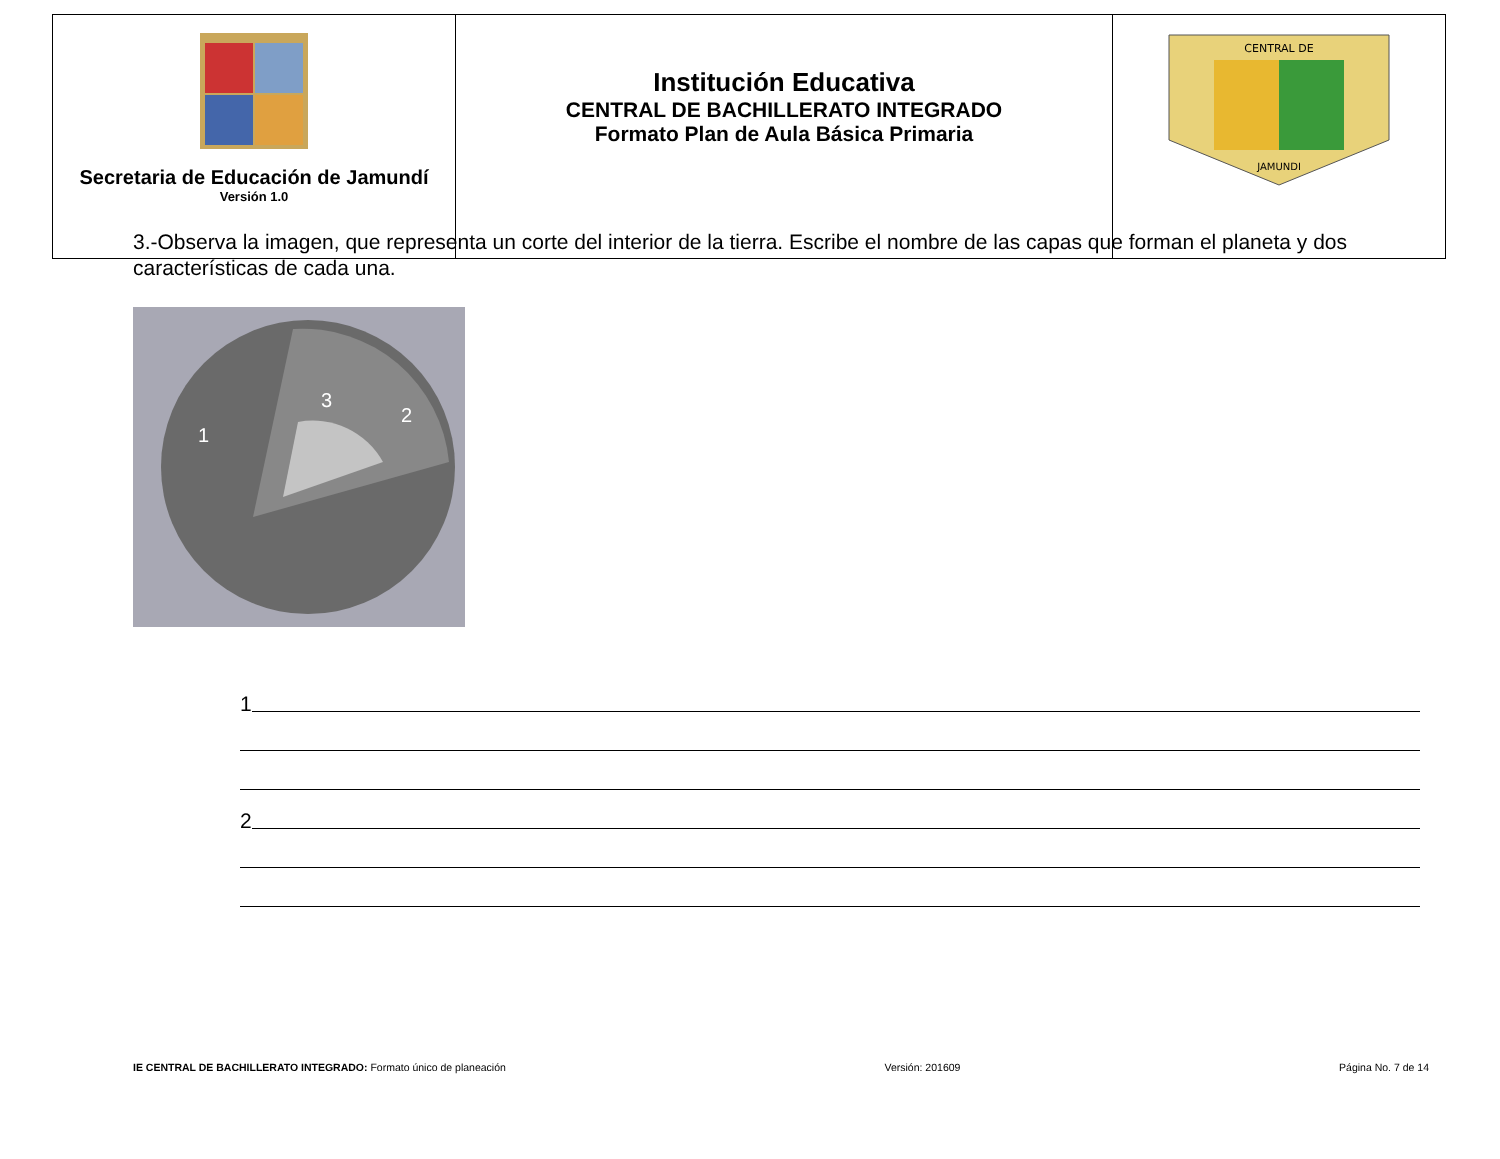| Secretaria de Educación de Jamundí Versión 1.0 | Institución Educativa CENTRAL DE BACHILLERATO INTEGRADO Formato Plan de Aula Básica Primaria | CENTRAL DE JAMUNDI |
3.-Observa la imagen, que representa un corte del interior de la tierra. Escribe el nombre de las capas que forman el planeta y dos características de cada una.
1
2
3
1
2
IE CENTRAL DE BACHILLERATO INTEGRADO: Formato único de planeación Versión: 201609 Página No. 7 de 14